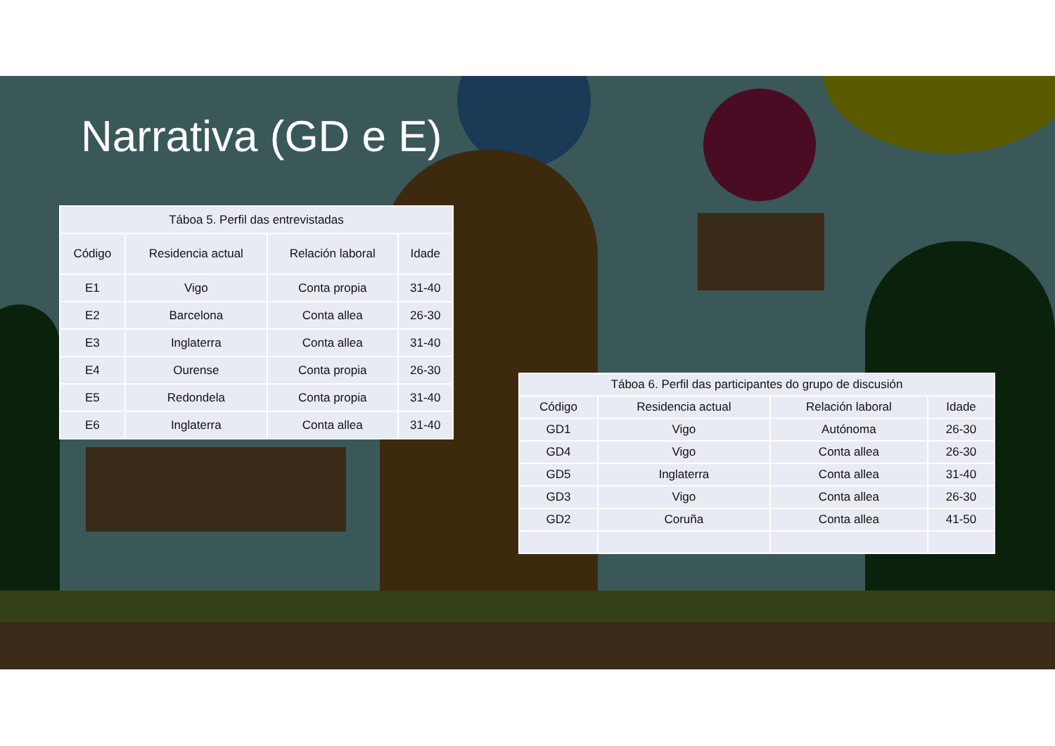Narrativa (GD e E)
| Táboa 5. Perfil das entrevistadas | | | |
| --- | --- | --- | --- |
| Código | Residencia actual | Relación laboral | Idade |
| E1 | Vigo | Conta propia | 31-40 |
| E2 | Barcelona | Conta allea | 26-30 |
| E3 | Inglaterra | Conta allea | 31-40 |
| E4 | Ourense | Conta propia | 26-30 |
| E5 | Redondela | Conta propia | 31-40 |
| E6 | Inglaterra | Conta allea | 31-40 |
| Táboa 6. Perfil das participantes do grupo de discusión | | | |
| --- | --- | --- | --- |
| Código | Residencia actual | Relación laboral | Idade |
| GD1 | Vigo | Autónoma | 26-30 |
| GD4 | Vigo | Conta allea | 26-30 |
| GD5 | Inglaterra | Conta allea | 31-40 |
| GD3 | Vigo | Conta allea | 26-30 |
| GD2 | Coruña | Conta allea | 41-50 |